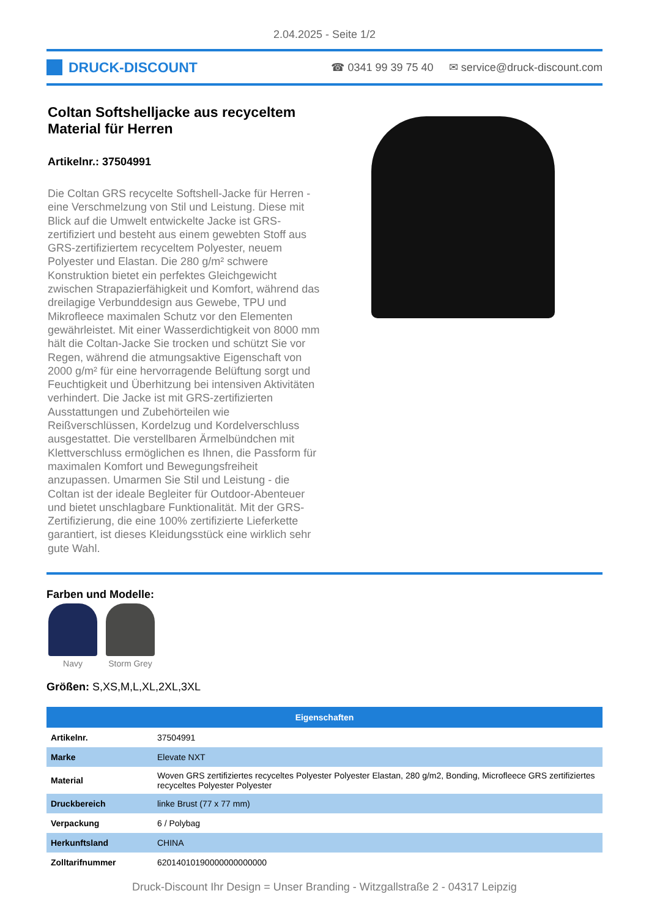2.04.2025 - Seite 1/2
DRUCK-DISCOUNT
☎ 0341 99 39 75 40 ✉ service@druck-discount.com
Coltan Softshelljacke aus recyceltem Material für Herren
Artikelnr.: 37504991
Die Coltan GRS recycelte Softshell-Jacke für Herren - eine Verschmelzung von Stil und Leistung. Diese mit Blick auf die Umwelt entwickelte Jacke ist GRS-zertifiziert und besteht aus einem gewebten Stoff aus GRS-zertifiziertem recyceltem Polyester, neuem Polyester und Elastan. Die 280 g/m² schwere Konstruktion bietet ein perfektes Gleichgewicht zwischen Strapazierfähigkeit und Komfort, während das dreilagige Verbunddesign aus Gewebe, TPU und Mikrofleece maximalen Schutz vor den Elementen gewährleistet. Mit einer Wasserdichtigkeit von 8000 mm hält die Coltan-Jacke Sie trocken und schützt Sie vor Regen, während die atmungsaktive Eigenschaft von 2000 g/m² für eine hervorragende Belüftung sorgt und Feuchtigkeit und Überhitzung bei intensiven Aktivitäten verhindert. Die Jacke ist mit GRS-zertifizierten Ausstattungen und Zubehörteilen wie Reißverschlüssen, Kordelzug und Kordelverschluss ausgestattet. Die verstellbaren Ärmelbündchen mit Klettverschluss ermöglichen es Ihnen, die Passform für maximalen Komfort und Bewegungsfreiheit anzupassen. Umarmen Sie Stil und Leistung - die Coltan ist der ideale Begleiter für Outdoor-Abenteuer und bietet unschlagbare Funktionalität. Mit der GRS-Zertifizierung, die eine 100% zertifizierte Lieferkette garantiert, ist dieses Kleidungsstück eine wirklich sehr gute Wahl.
Farben und Modelle:
Navy Storm Grey
Größen: S,XS,M,L,XL,2XL,3XL
| Eigenschaften | |
| --- | --- |
| Artikelnr. | 37504991 |
| Marke | Elevate NXT |
| Material | Woven GRS zertifiziertes recyceltes Polyester Polyester Elastan, 280 g/m2, Bonding, Microfleece GRS zertifiziertes recyceltes Polyester Polyester |
| Druckbereich | linke Brust (77 x 77 mm) |
| Verpackung | 6 / Polybag |
| Herkunftsland | CHINA |
| Zolltarifnummer | 62014010190000000000000 |
Druck-Discount Ihr Design = Unser Branding - Witzgallstraße 2 - 04317 Leipzig